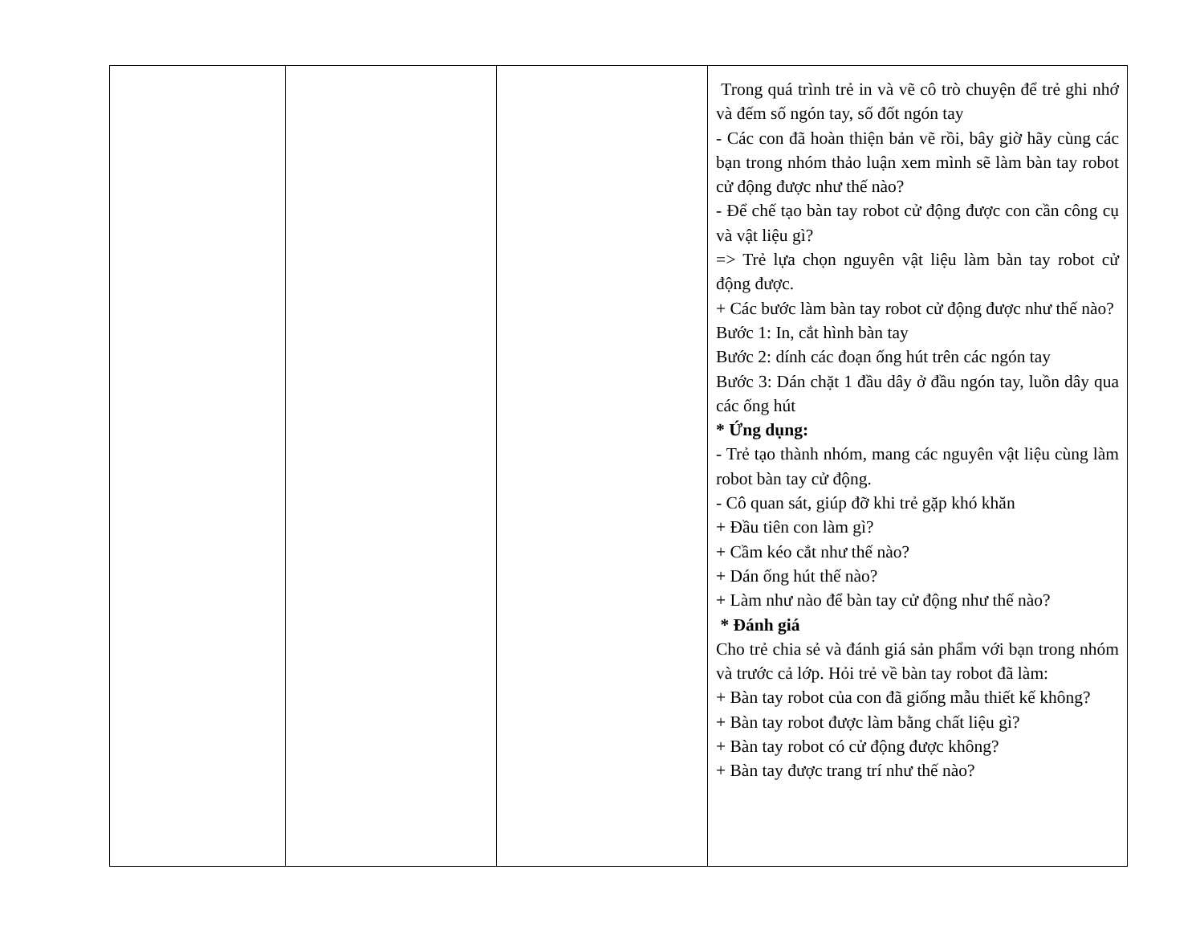| | | | Trong quá trình trẻ in và vẽ cô trò chuyện để trẻ ghi nhớ và đếm số ngón tay, số đốt ngón tay - Các con đã hoàn thiện bản vẽ rồi, bây giờ hãy cùng các bạn trong nhóm thảo luận xem mình sẽ làm bàn tay robot cử động được như thế nào? - Để chế tạo bàn tay robot cử động được con cần công cụ và vật liệu gì? => Trẻ lựa chọn nguyên vật liệu làm bàn tay robot cử động được. + Các bước làm bàn tay robot cử động được như thế nào? Bước 1: In, cắt hình bàn tay Bước 2: dính các đoạn ống hút trên các ngón tay Bước 3: Dán chặt 1 đầu dây ở đầu ngón tay, luồn dây qua các ống hút * Ứng dụng: - Trẻ tạo thành nhóm, mang các nguyên vật liệu cùng làm robot bàn tay cử động. - Cô quan sát, giúp đỡ khi trẻ gặp khó khăn + Đầu tiên con làm gì? + Cầm kéo cắt như thế nào? + Dán ống hút thế nào? + Làm như nào để bàn tay cử động như thế nào? * Đánh giá Cho trẻ chia sẻ và đánh giá sản phẩm với bạn trong nhóm và trước cả lớp. Hỏi trẻ về bàn tay robot đã làm: + Bàn tay robot của con đã giống mẫu thiết kế không? + Bàn tay robot được làm bằng chất liệu gì? + Bàn tay robot có cử động được không? + Bàn tay được trang trí như thế nào? |